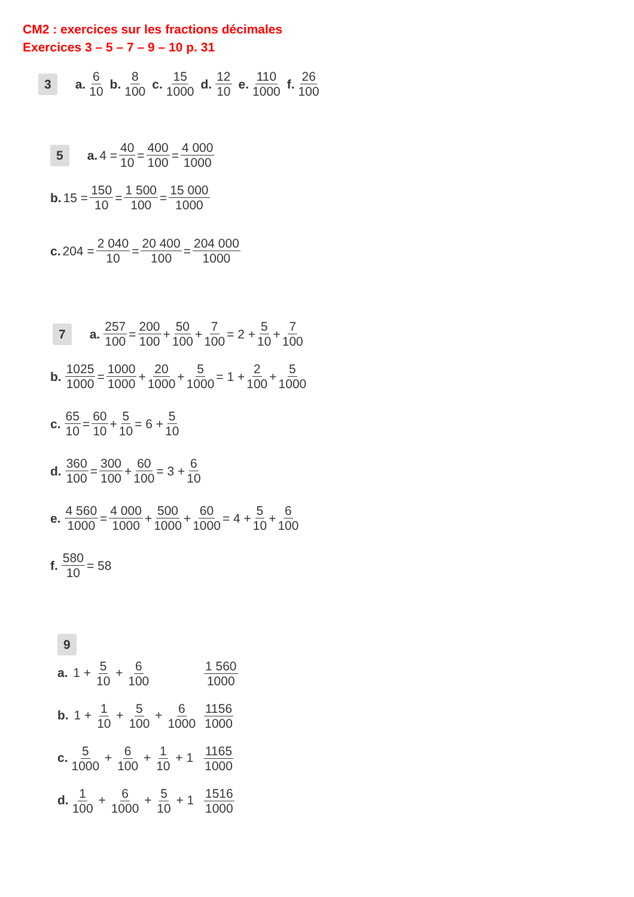CM2 : exercices sur les fractions décimales
Exercices 3 – 5 – 7 – 9 – 10 p. 31
3 a. 6 10 b. 8 100 c. 15 1000 d. 12 10 e. 110 1000 f. 26 100
5 a. 4 = 40 10 = 400 100 = 4 000 1000
b. 15 = 150 10 = 1 500 100 = 15 000 1000
c. 204 = 2 040 10 = 20 400 100 = 204 000 1000
7 a. 257 100 = 200 100 + 50 100 + 7 100 = 2 + 5 10 + 7 100
b. 1025 1000 = 1000 1000 + 20 1000 + 5 1000 = 1 + 2 100 + 5 1000
c. 65 10 = 60 10 + 5 10 = 6 + 5 10
d. 360 100 = 300 100 + 60 100 = 3 + 6 10
e. 4 560 1000 = 4 000 1000 + 500 1000 + 60 1000 = 4 + 5 10 + 6 100
f. 580 10 = 58
9
a. 1 + 5 10 + 6 100 1 560 1000
b. 1 + 1 10 + 5 100 + 6 1000 1156 1000
c. 5 1000 + 6 100 + 1 10 + 1 1165 1000
d. 1 100 + 6 1000 + 5 10 + 1 1516 1000